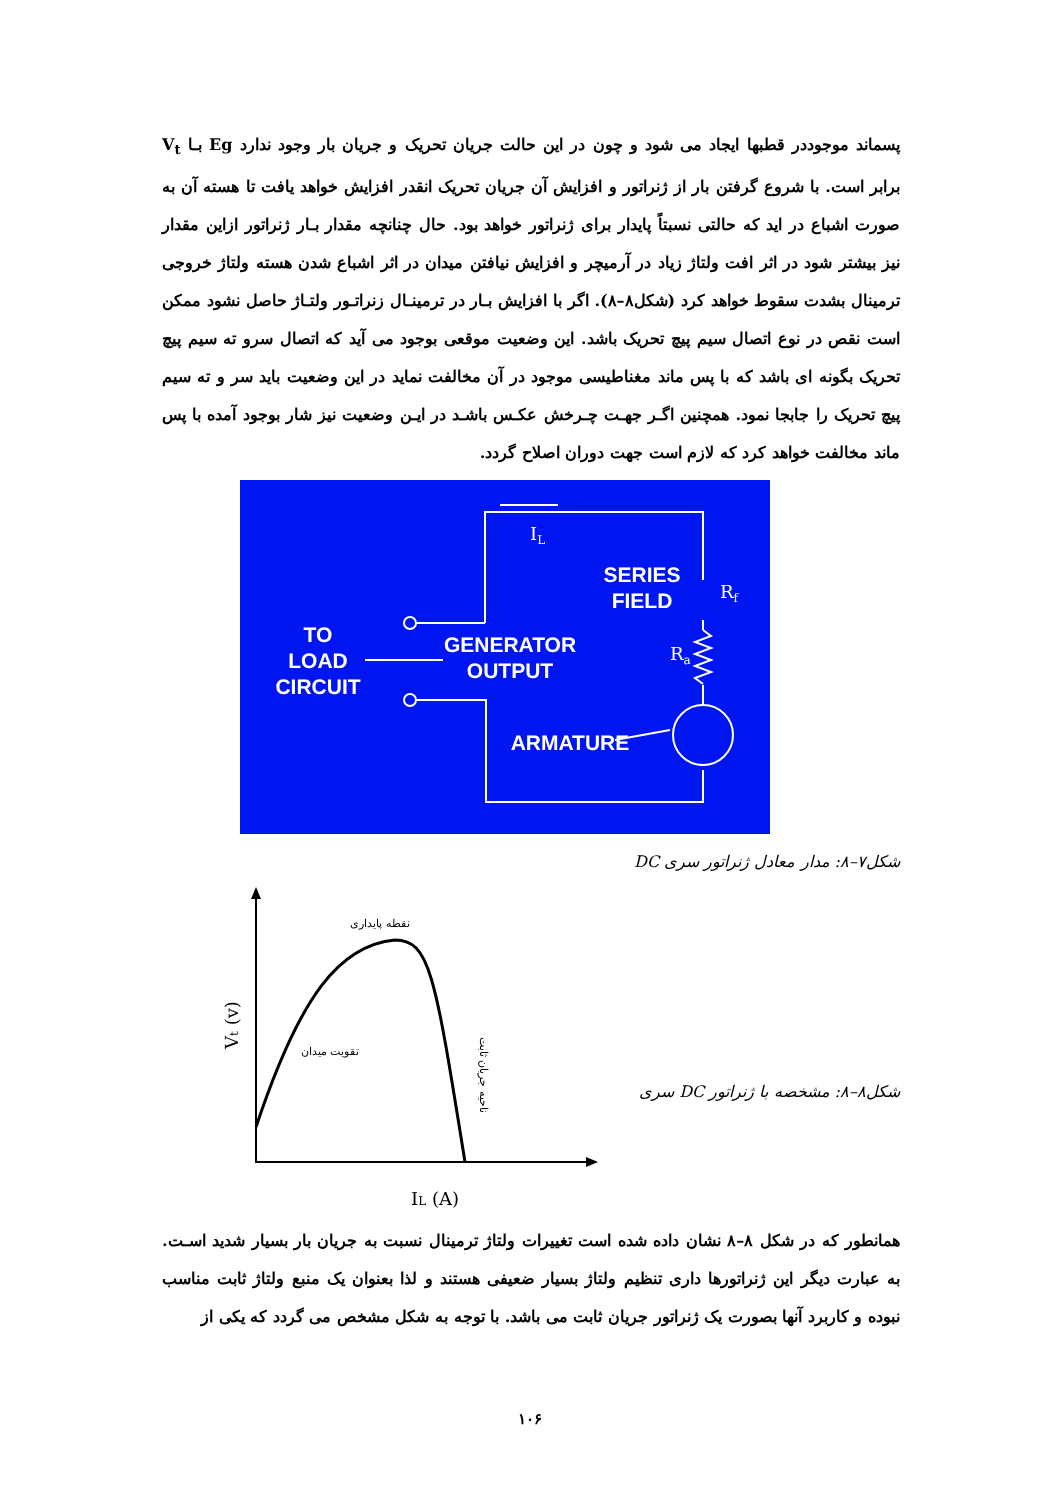پسماند موجوددر قطبها ایجاد می شود و چون در این حالت جریان تحریک و جریان بار وجود ندارد Eg بـا V<sub>t</sub> برابر است. با شروع گرفتن بار از ژنراتور و افزایش آن جریان تحریک انقدر افزایش خواهد یافت تا هسته آن به صورت اشباع در اید که حالتی نسبتاً پایدار برای ژنراتور خواهد بود. حال چنانچه مقدار بـار ژنراتور ازاین مقدار نیز بیشتر شود در اثر افت ولتاژ زیاد در آرمیچر و افزایش نیافتن میدان در اثر اشباع شدن هسته ولتاژ خروجی ترمینال بشدت سقوط خواهد کرد (شکل۸–۸). اگر با افزایش بـار در ترمینـال زنراتـور ولتـاژ حاصل نشود ممکن است نقص در نوع اتصال سیم پیچ تحریک باشد. این وضعیت موقعی بوجود می آید که اتصال سرو ته سیم پیچ تحریک بگونه ای باشد که با پس ماند مغناطیسی موجود در آن مخالفت نماید در این وضعیت باید سر و ته سیم پیچ تحریک را جابجا نمود. همچنین اگـر جهـت چـرخش عکـس باشـد در ایـن وضعیت نیز شار بوجود آمده با پس ماند مخالفت خواهد کرد که لازم است جهت دوران اصلاح گردد.
IL
Rf
Ra
SERIES
FIELD
TO
LOAD
CIRCUIT
GENERATOR
OUTPUT
ARMATURE
شکل۷–۸: مدار معادل ژنراتور سری DC
نقطه پایداری
تقویت میدان
ناحیه جریان ثابت
Vt (v)
IL (A)
شکل۸–۸: مشخصه با ژنراتور DC سری
همانطور که در شکل ۸–۸ نشان داده شده است تغییرات ولتاژ ترمینال نسبت به جریان بار بسیار شدید اسـت. به عبارت دیگر این ژنراتورها داری تنظیم ولتاژ بسیار ضعیفی هستند و لذا بعنوان یک منبع ولتاژ ثابت مناسب نبوده و کاربرد آنها بصورت یک ژنراتور جریان ثابت می باشد. با توجه به شکل مشخص می گردد که یکی از
۱۰۶